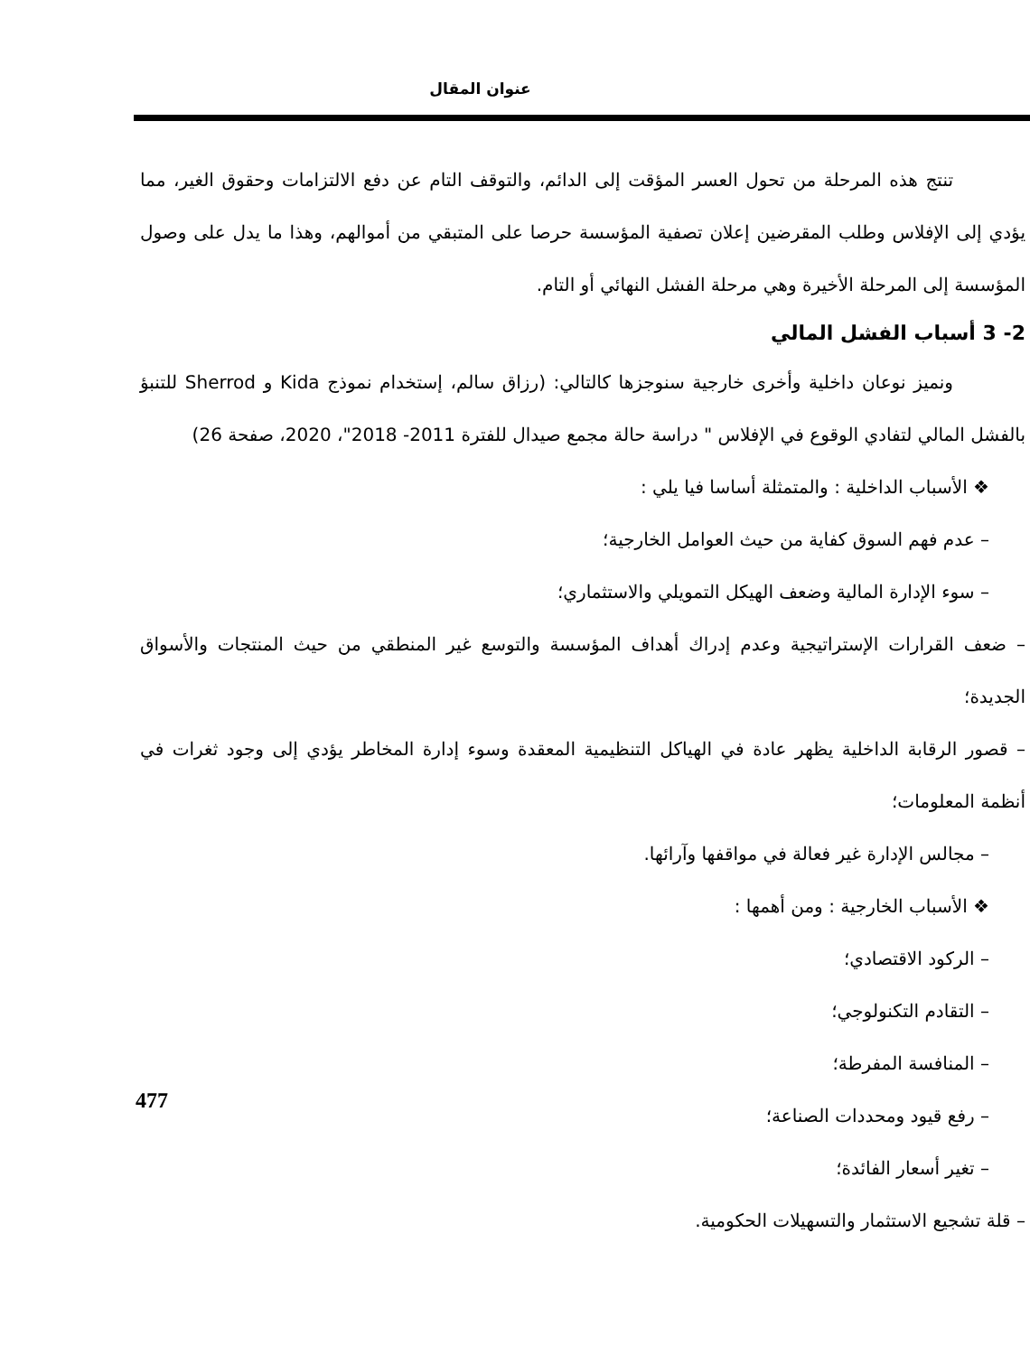عنوان المقال
تنتج هذه المرحلة من تحول العسر المؤقت إلى الدائم، والتوقف التام عن دفع الالتزامات وحقوق الغير، مما يؤدي إلى الإفلاس وطلب المقرضين إعلان تصفية المؤسسة حرصا على المتبقي من أموالهم، وهذا ما يدل على وصول المؤسسة إلى المرحلة الأخيرة وهي مرحلة الفشل النهائي أو التام.
2- 3 أسباب الفشل المالي
ونميز نوعان داخلية وأخرى خارجية سنوجزها كالتالي: (رزاق سالم، إستخدام نموذج Kida و Sherrod للتنبؤ بالفشل المالي لتفادي الوقوع في الإفلاس " دراسة حالة مجمع صيدال للفترة 2011- 2018"، 2020، صفحة 26)
❖ الأسباب الداخلية : والمتمثلة أساسا فيا يلي :
– عدم فهم السوق كفاية من حيث العوامل الخارجية؛
– سوء الإدارة المالية وضعف الهيكل التمويلي والاستثماري؛
– ضعف القرارات الإستراتيجية وعدم إدراك أهداف المؤسسة والتوسع غير المنطقي من حيث المنتجات والأسواق الجديدة؛
– قصور الرقابة الداخلية يظهر عادة في الهياكل التنظيمية المعقدة وسوء إدارة المخاطر يؤدي إلى وجود ثغرات في أنظمة المعلومات؛
– مجالس الإدارة غير فعالة في مواقفها وآرائها.
❖ الأسباب الخارجية : ومن أهمها :
– الركود الاقتصادي؛
– التقادم التكنولوجي؛
– المنافسة المفرطة؛
– رفع قيود ومحددات الصناعة؛
– تغير أسعار الفائدة؛
– قلة تشجيع الاستثمار والتسهيلات الحكومية.
477